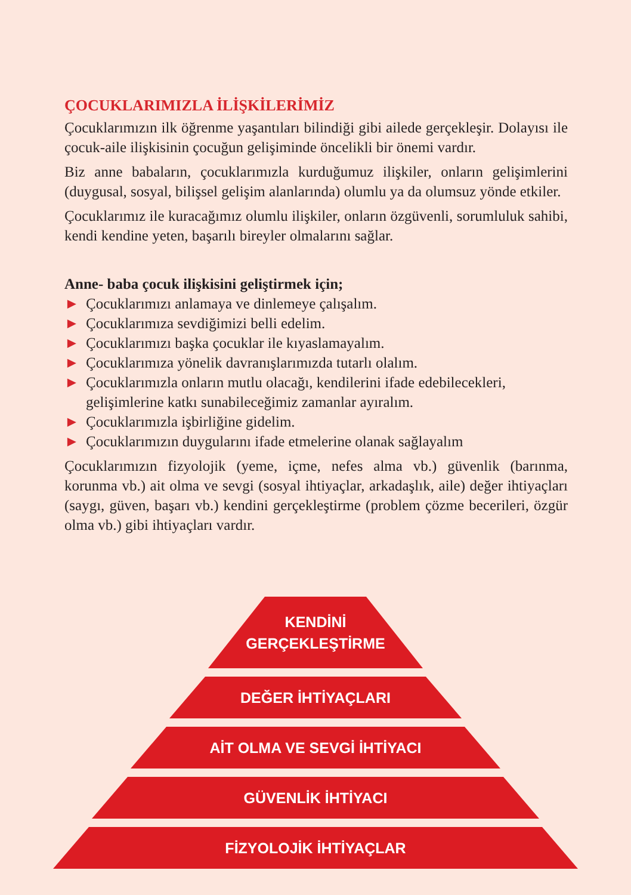ÇOCUKLARIMIZLA İLİŞKİLERİMİZ
Çocuklarımızın ilk öğrenme yaşantıları bilindiği gibi ailede gerçekleşir. Dolayısı ile çocuk-aile ilişkisinin çocuğun gelişiminde öncelikli bir önemi vardır.
Biz anne babaların, çocuklarımızla kurduğumuz ilişkiler, onların gelişimlerini (duygusal, sosyal, bilişsel gelişim alanlarında) olumlu ya da olumsuz yönde etkiler.
Çocuklarımız ile kuracağımız olumlu ilişkiler, onların özgüvenli, sorumluluk sahibi, kendi kendine yeten, başarılı bireyler olmalarını sağlar.
Anne- baba çocuk ilişkisini geliştirmek için;
► Çocuklarımızı anlamaya ve dinlemeye çalışalım.
► Çocuklarımıza sevdiğimizi belli edelim.
► Çocuklarımızı başka çocuklar ile kıyaslamayalım.
► Çocuklarımıza yönelik davranışlarımızda tutarlı olalım.
► Çocuklarımızla onların mutlu olacağı, kendilerini ifade edebilecekleri, gelişimlerine katkı sunabileceğimiz zamanlar ayıralım.
► Çocuklarımızla işbirliğine gidelim.
► Çocuklarımızın duygularını ifade etmelerine olanak sağlayalım
Çocuklarımızın fizyolojik (yeme, içme, nefes alma vb.) güvenlik (barınma, korunma vb.) ait olma ve sevgi (sosyal ihtiyaçlar, arkadaşlık, aile) değer ihtiyaçları (saygı, güven, başarı vb.) kendini gerçekleştirme (problem çözme becerileri, özgür olma vb.) gibi ihtiyaçları vardır.
KENDİNİ
GERÇEKLEŞTİRME
DEĞER İHTİYAÇLARI
AİT OLMA VE SEVGİ İHTİYACI
GÜVENLİK İHTİYACI
FİZYOLOJİK İHTİYAÇLAR